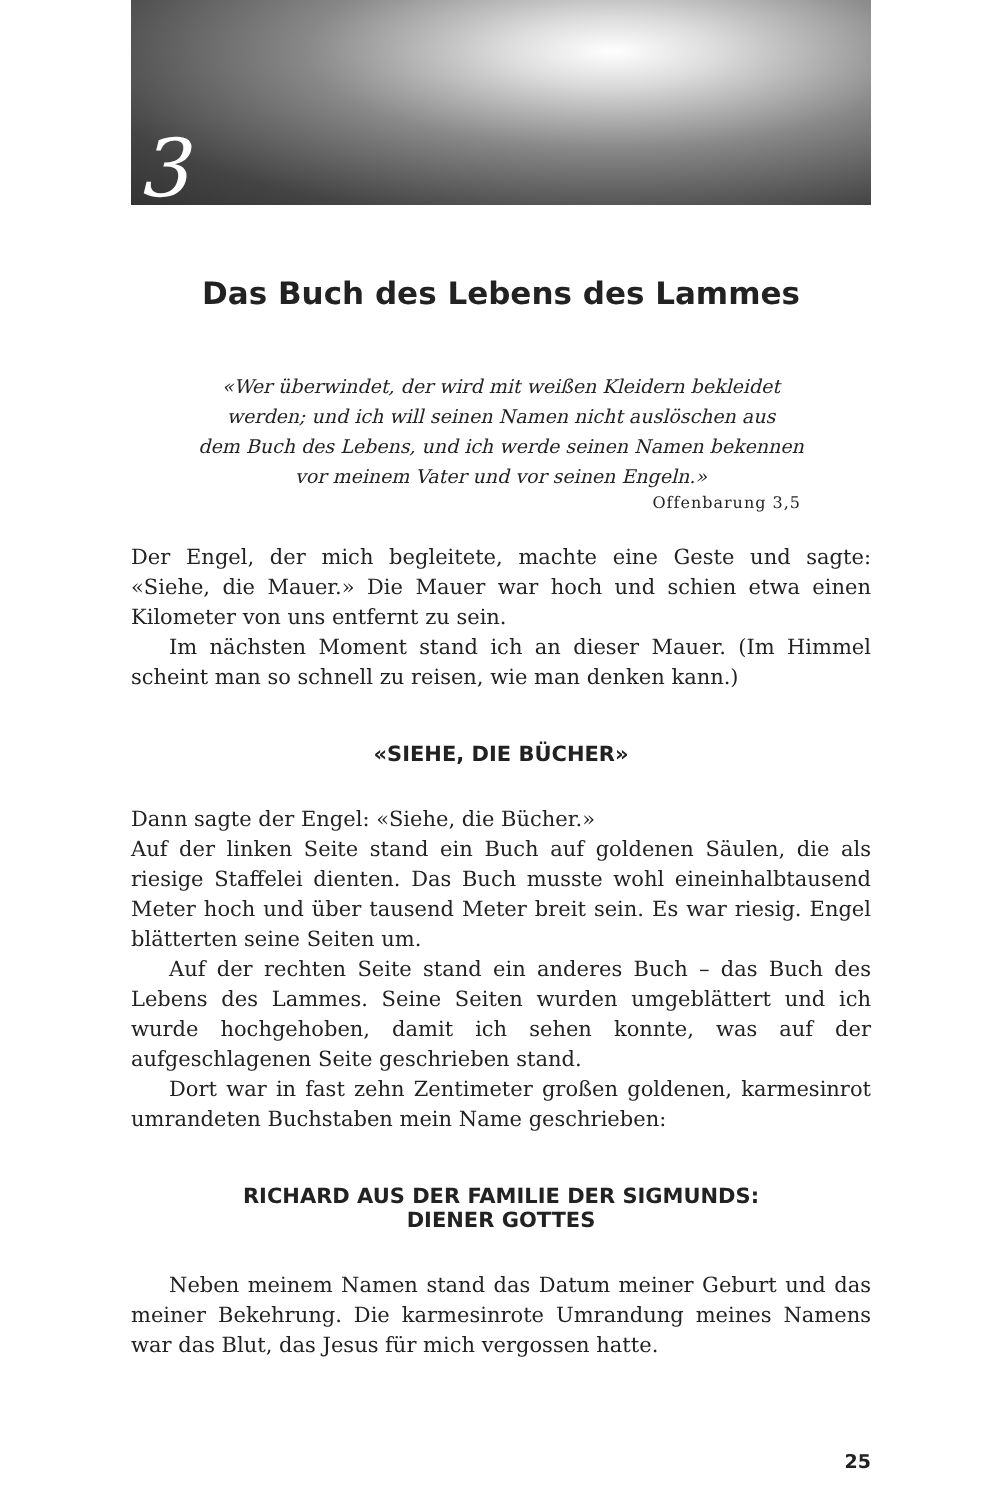3
Das Buch des Lebens des Lammes
«Wer überwindet, der wird mit weißen Kleidern bekleidet
werden; und ich will seinen Namen nicht auslöschen aus
dem Buch des Lebens, und ich werde seinen Namen bekennen
vor meinem Vater und vor seinen Engeln.»
Offenbarung 3,5
Der Engel, der mich begleitete, machte eine Geste und sagte: «Siehe, die Mauer.» Die Mauer war hoch und schien etwa einen Kilometer von uns entfernt zu sein.
Im nächsten Moment stand ich an dieser Mauer. (Im Himmel scheint man so schnell zu reisen, wie man denken kann.)
«SIEHE, DIE BÜCHER»
Dann sagte der Engel: «Siehe, die Bücher.»
Auf der linken Seite stand ein Buch auf goldenen Säulen, die als riesige Staffelei dienten. Das Buch musste wohl eineinhalbtausend Meter hoch und über tausend Meter breit sein. Es war riesig. Engel blätterten seine Seiten um.
Auf der rechten Seite stand ein anderes Buch – das Buch des Lebens des Lammes. Seine Seiten wurden umgeblättert und ich wurde hochgehoben, damit ich sehen konnte, was auf der aufgeschlagenen Seite geschrieben stand.
Dort war in fast zehn Zentimeter großen goldenen, karmesinrot umrandeten Buchstaben mein Name geschrieben:
RICHARD AUS DER FAMILIE DER SIGMUNDS:
DIENER GOTTES
Neben meinem Namen stand das Datum meiner Geburt und das meiner Bekehrung. Die karmesinrote Umrandung meines Namens war das Blut, das Jesus für mich vergossen hatte.
25